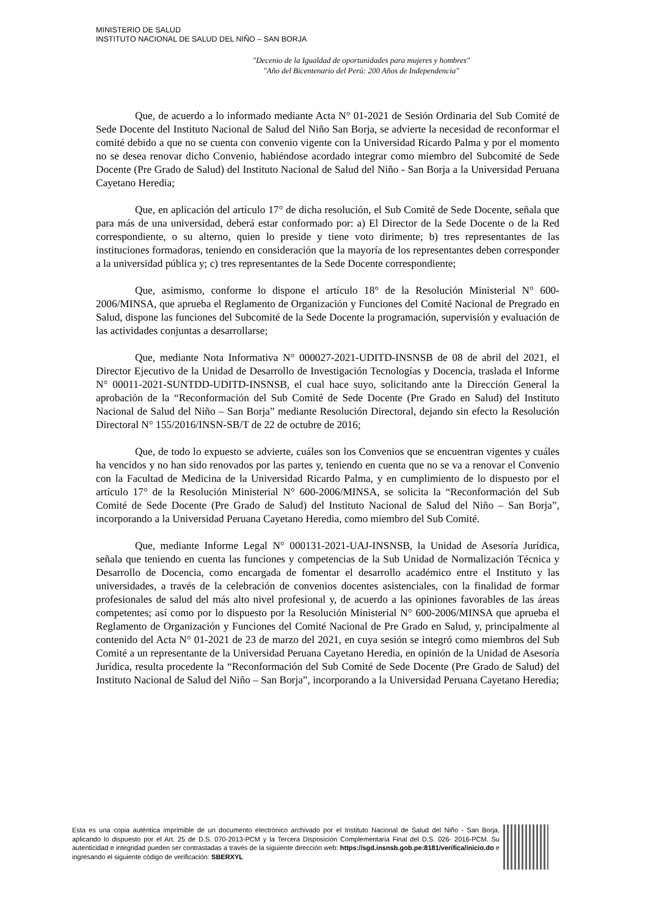MINISTERIO DE SALUD
INSTITUTO NACIONAL DE SALUD DEL NIÑO – SAN BORJA
"Decenio de la Igualdad de oportunidades para mujeres y hombres"
"Año del Bicentenario del Perú: 200 Años de Independencia"
Que, de acuerdo a lo informado mediante Acta N° 01-2021 de Sesión Ordinaria del Sub Comité de Sede Docente del Instituto Nacional de Salud del Niño San Borja, se advierte la necesidad de reconformar el comité debido a que no se cuenta con convenio vigente con la Universidad Ricardo Palma y por el momento no se desea renovar dicho Convenio, habiéndose acordado integrar como miembro del Subcomité de Sede Docente (Pre Grado de Salud) del Instituto Nacional de Salud del Niño - San Borja a la Universidad Peruana Cayetano Heredia;
Que, en aplicación del artículo 17° de dicha resolución, el Sub Comité de Sede Docente, señala que para más de una universidad, deberá estar conformado por: a) El Director de la Sede Docente o de la Red correspondiente, o su alterno, quien lo preside y tiene voto dirimente; b) tres representantes de las instituciones formadoras, teniendo en consideración que la mayoría de los representantes deben corresponder a la universidad pública y; c) tres representantes de la Sede Docente correspondiente;
Que, asimismo, conforme lo dispone el artículo 18° de la Resolución Ministerial N° 600-2006/MINSA, que aprueba el Reglamento de Organización y Funciones del Comité Nacional de Pregrado en Salud, dispone las funciones del Subcomité de la Sede Docente la programación, supervisión y evaluación de las actividades conjuntas a desarrollarse;
Que, mediante Nota Informativa N° 000027-2021-UDITD-INSNSB de 08 de abril del 2021, el Director Ejecutivo de la Unidad de Desarrollo de Investigación Tecnologías y Docencia, traslada el Informe N° 00011-2021-SUNTDD-UDITD-INSNSB, el cual hace suyo, solicitando ante la Dirección General la aprobación de la “Reconformación del Sub Comité de Sede Docente (Pre Grado en Salud) del Instituto Nacional de Salud del Niño – San Borja” mediante Resolución Directoral, dejando sin efecto la Resolución Directoral N° 155/2016/INSN-SB/T de 22 de octubre de 2016;
Que, de todo lo expuesto se advierte, cuáles son los Convenios que se encuentran vigentes y cuáles ha vencidos y no han sido renovados por las partes y, teniendo en cuenta que no se va a renovar el Convenio con la Facultad de Medicina de la Universidad Ricardo Palma, y en cumplimiento de lo dispuesto por el artículo 17° de la Resolución Ministerial N° 600-2006/MINSA, se solicita la “Reconformación del Sub Comité de Sede Docente (Pre Grado de Salud) del Instituto Nacional de Salud del Niño – San Borja”, incorporando a la Universidad Peruana Cayetano Heredia, como miembro del Sub Comité.
Que, mediante Informe Legal N° 000131-2021-UAJ-INSNSB, la Unidad de Asesoría Jurídica, señala que teniendo en cuenta las funciones y competencias de la Sub Unidad de Normalización Técnica y Desarrollo de Docencia, como encargada de fomentar el desarrollo académico entre el Instituto y las universidades, a través de la celebración de convenios docentes asistenciales, con la finalidad de formar profesionales de salud del más alto nivel profesional y, de acuerdo a las opiniones favorables de las áreas competentes; así como por lo dispuesto por la Resolución Ministerial N° 600-2006/MINSA que aprueba el Reglamento de Organización y Funciones del Comité Nacional de Pre Grado en Salud, y, principalmente al contenido del Acta N° 01-2021 de 23 de marzo del 2021, en cuya sesión se integró como miembros del Sub Comité a un representante de la Universidad Peruana Cayetano Heredia, en opinión de la Unidad de Asesoría Jurídica, resulta procedente la “Reconformación del Sub Comité de Sede Docente (Pre Grado de Salud) del Instituto Nacional de Salud del Niño – San Borja”, incorporando a la Universidad Peruana Cayetano Heredia;
Esta es una copia auténtica imprimible de un documento electrónico archivado por el Instituto Nacional de Salud del Niño - San Borja, aplicando lo dispuesto por el Art. 25 de D.S. 070-2013-PCM y la Tercera Disposición Complementaria Final del D.S. 026- 2016-PCM. Su autenticidad e integridad pueden ser contrastadas a través de la siguiente dirección web: https://sgd.insnsb.gob.pe:8181/verifica/inicio.do e ingresando el siguiente código de verificación: SBERXYL